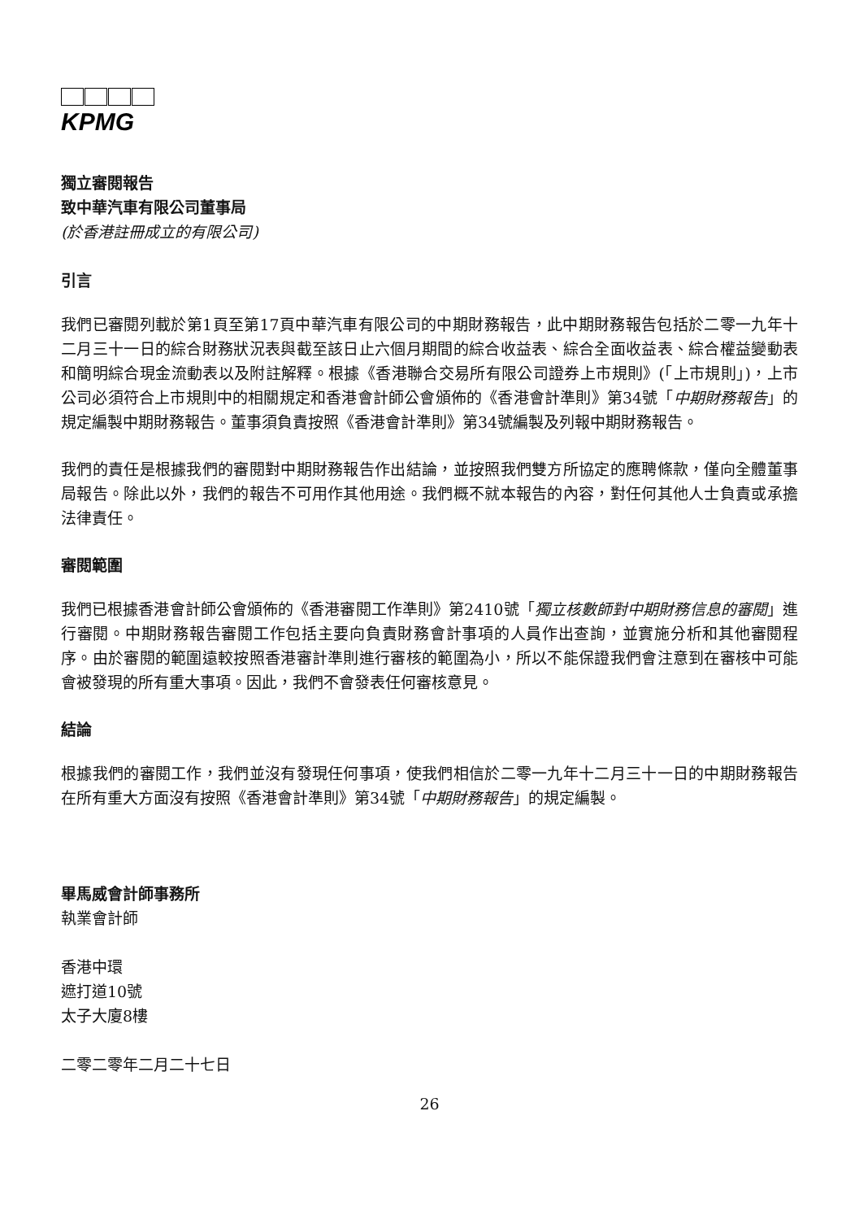KPMG
獨立審閱報告
致中華汽車有限公司董事局
(於香港註冊成立的有限公司)
引言
我們已審閱列載於第1頁至第17頁中華汽車有限公司的中期財務報告，此中期財務報告包括於二零一九年十二月三十一日的綜合財務狀況表與截至該日止六個月期間的綜合收益表、綜合全面收益表、綜合權益變動表和簡明綜合現金流動表以及附註解釋。根據《香港聯合交易所有限公司證券上市規則》(「上市規則」)，上市公司必須符合上市規則中的相關規定和香港會計師公會頒佈的《香港會計準則》第34號「中期財務報告」的規定編製中期財務報告。董事須負責按照《香港會計準則》第34號編製及列報中期財務報告。
我們的責任是根據我們的審閱對中期財務報告作出結論，並按照我們雙方所協定的應聘條款，僅向全體董事局報告。除此以外，我們的報告不可用作其他用途。我們概不就本報告的內容，對任何其他人士負責或承擔法律責任。
審閱範圍
我們已根據香港會計師公會頒佈的《香港審閱工作準則》第2410號「獨立核數師對中期財務信息的審閱」進行審閱。中期財務報告審閱工作包括主要向負責財務會計事項的人員作出查詢，並實施分析和其他審閱程序。由於審閱的範圍遠較按照香港審計準則進行審核的範圍為小，所以不能保證我們會注意到在審核中可能會被發現的所有重大事項。因此，我們不會發表任何審核意見。
結論
根據我們的審閱工作，我們並沒有發現任何事項，使我們相信於二零一九年十二月三十一日的中期財務報告在所有重大方面沒有按照《香港會計準則》第34號「中期財務報告」的規定編製。
畢馬威會計師事務所
執業會計師
香港中環
遮打道10號
太子大廈8樓
二零二零年二月二十七日
26